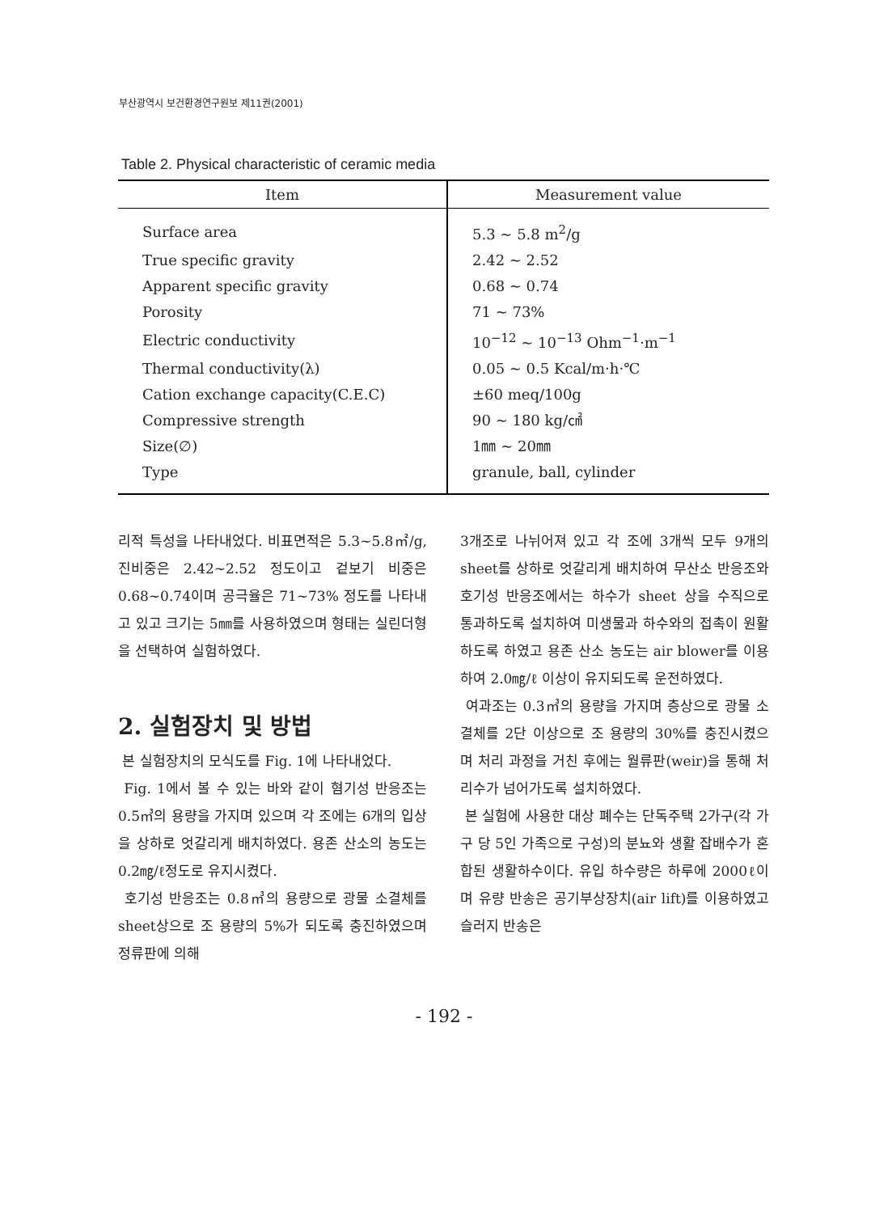부산광역시 보건환경연구원보 제11권(2001)
Table 2. Physical characteristic of ceramic media
| Item | Measurement value |
| --- | --- |
| Surface area | 5.3 ~ 5.8 m<sup>2</sup>/g |
| True specific gravity | 2.42 ~ 2.52 |
| Apparent specific gravity | 0.68 ~ 0.74 |
| Porosity | 71 ~ 73% |
| Electric conductivity | 10<sup>−12</sup> ~ 10<sup>−13</sup> Ohm<sup>−1</sup>·m<sup>−1</sup> |
| Thermal conductivity(λ) | 0.05 ~ 0.5 Kcal/m·h·℃ |
| Cation exchange capacity(C.E.C) | ±60 meq/100g |
| Compressive strength | 90 ~ 180 kg/㎠ |
| Size(∅) | 1㎜ ~ 20㎜ |
| Type | granule, ball, cylinder |
리적 특성을 나타내었다. 비표면적은 5.3~5.8㎡/g, 진비중은 2.42~2.52 정도이고 겉보기 비중은 0.68~0.74이며 공극율은 71~73% 정도를 나타내고 있고 크기는 5㎜를 사용하였으며 형태는 실린더형을 선택하여 실험하였다.
2. 실험장치 및 방법
본 실험장치의 모식도를 Fig. 1에 나타내었다.
Fig. 1에서 볼 수 있는 바와 같이 혐기성 반응조는 0.5㎥의 용량을 가지며 있으며 각 조에는 6개의 입상을 상하로 엇갈리게 배치하였다. 용존 산소의 농도는 0.2㎎/ℓ정도로 유지시켰다.
호기성 반응조는 0.8㎥의 용량으로 광물 소결체를 sheet상으로 조 용량의 5%가 되도록 충진하였으며 정류판에 의해
3개조로 나뉘어져 있고 각 조에 3개씩 모두 9개의 sheet를 상하로 엇갈리게 배치하여 무산소 반응조와 호기성 반응조에서는 하수가 sheet 상을 수직으로 통과하도록 설치하여 미생물과 하수와의 접촉이 원활하도록 하였고 용존 산소 농도는 air blower를 이용하여 2.0㎎/ℓ 이상이 유지되도록 운전하였다.
여과조는 0.3㎥의 용량을 가지며 층상으로 광물 소결체를 2단 이상으로 조 용량의 30%를 충진시켰으며 처리 과정을 거친 후에는 월류판(weir)을 통해 처리수가 넘어가도록 설치하였다.
본 실험에 사용한 대상 폐수는 단독주택 2가구(각 가구 당 5인 가족으로 구성)의 분뇨와 생활 잡배수가 혼합된 생활하수이다. 유입 하수량은 하루에 2000ℓ이며 유량 반송은 공기부상장치(air lift)를 이용하였고 슬러지 반송은
- 192 -